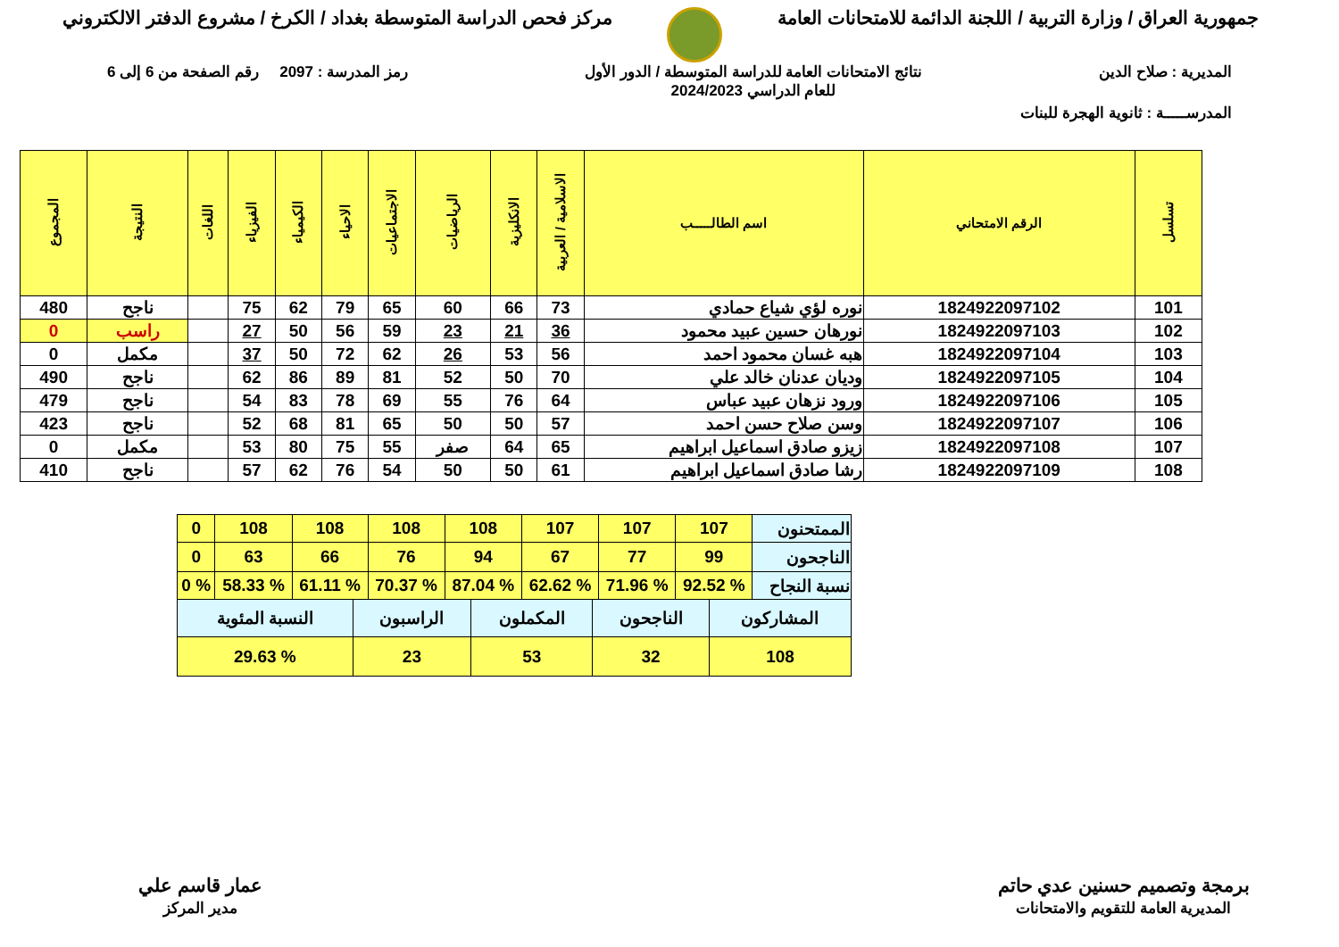جمهورية العراق / وزارة التربية / اللجنة الدائمة للامتحانات العامة مركز فحص الدراسة المتوسطة بغداد / الكرخ / مشروع الدفتر الالكتروني
المديرية : صلاح الدين نتائج الامتحانات العامة للدراسة المتوسطة / الدور الأول
للعام الدراسي 2024/2023 رمز المدرسة : 2097 رقم الصفحة من 6 إلى 6
المدرســـــة : ثانوية الهجرة للبنات
| تسلسل | الرقم الامتحاني | اسم الطالـــــب | الاسلامية / العربية | الانكليزية | الرياضيات | الاجتماعيات | الاحياء | الكيمياء | الفيزياء | اللغات | النتيجة | المجموع |
| --- | --- | --- | --- | --- | --- | --- | --- | --- | --- | --- | --- | --- |
| 101 | 1824922097102 | نوره لؤي شياع حمادي | 73 | 66 | 60 | 65 | 79 | 62 | 75 | | ناجح | 480 |
| 102 | 1824922097103 | نورهان حسين عبيد محمود | 36 | 21 | 23 | 59 | 56 | 50 | 27 | | راسب | 0 |
| 103 | 1824922097104 | هبه غسان محمود احمد | 56 | 53 | 26 | 62 | 72 | 50 | 37 | | مكمل | 0 |
| 104 | 1824922097105 | وديان عدنان خالد علي | 70 | 50 | 52 | 81 | 89 | 86 | 62 | | ناجح | 490 |
| 105 | 1824922097106 | ورود نزهان عبيد عباس | 64 | 76 | 55 | 69 | 78 | 83 | 54 | | ناجح | 479 |
| 106 | 1824922097107 | وسن صلاح حسن احمد | 57 | 50 | 50 | 65 | 81 | 68 | 52 | | ناجح | 423 |
| 107 | 1824922097108 | زيزو صادق اسماعيل ابراهيم | 65 | 64 | صفر | 55 | 75 | 80 | 53 | | مكمل | 0 |
| 108 | 1824922097109 | رشا صادق اسماعيل ابراهيم | 61 | 50 | 50 | 54 | 76 | 62 | 57 | | ناجح | 410 |
| الممتحنون | 107 | 107 | 107 | 108 | 108 | 108 | 108 | 0 |
| الناجحون | 99 | 77 | 67 | 94 | 76 | 66 | 63 | 0 |
| نسبة النجاح | % 92.52 | % 71.96 | % 62.62 | % 87.04 | % 70.37 | % 61.11 | % 58.33 | % 0 |
| المشاركون | الناجحون | المكملون | الراسبون | النسبة المئوية |
| 108 | 32 | 53 | 23 | % 29.63 |
برمجة وتصميم حسنين عدي حاتم
المديرية العامة للتقويم والامتحانات
عمار قاسم علي
مدير المركز